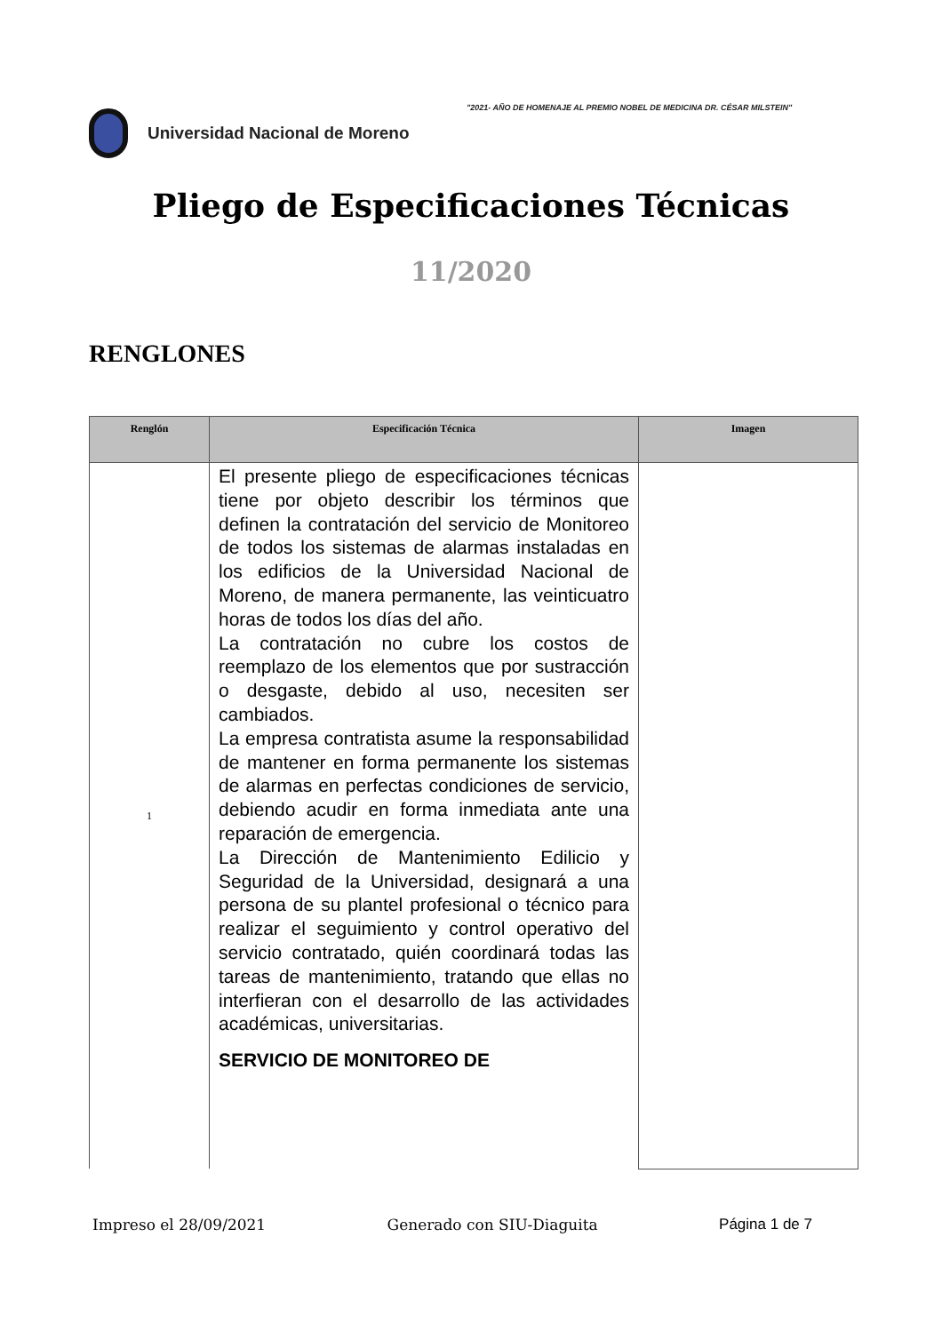"2021- AÑO DE HOMENAJE AL PREMIO NOBEL DE MEDICINA DR. CÉSAR MILSTEIN"
Universidad Nacional de Moreno
Pliego de Especificaciones Técnicas
11/2020
RENGLONES
| Renglón | Especificación Técnica | Imagen |
| --- | --- | --- |
| 1 | El presente pliego de especificaciones técnicas tiene por objeto describir los términos que definen la contratación del servicio de Monitoreo de todos los sistemas de alarmas instaladas en los edificios de la Universidad Nacional de Moreno, de manera permanente, las veinticuatro horas de todos los días del año. La contratación no cubre los costos de reemplazo de los elementos que por sustracción o desgaste, debido al uso, necesiten ser cambiados. La empresa contratista asume la responsabilidad de mantener en forma permanente los sistemas de alarmas en perfectas condiciones de servicio, debiendo acudir en forma inmediata ante una reparación de emergencia. La Dirección de Mantenimiento Edilicio y Seguridad de la Universidad, designará a una persona de su plantel profesional o técnico para realizar el seguimiento y control operativo del servicio contratado, quién coordinará todas las tareas de mantenimiento, tratando que ellas no interfieran con el desarrollo de las actividades académicas, universitarias. SERVICIO DE MONITOREO DE | |
Impreso el 28/09/2021 Generado con SIU-Diaguita Página 1 de 7